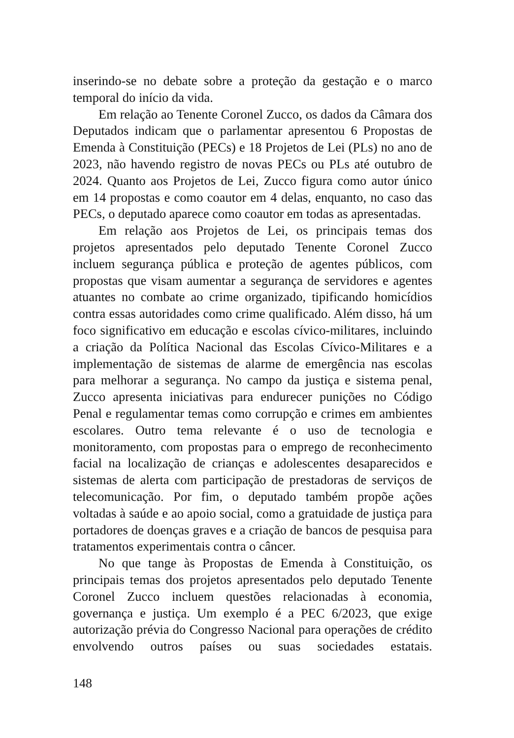inserindo-se no debate sobre a proteção da gestação e o marco temporal do início da vida.
Em relação ao Tenente Coronel Zucco, os dados da Câmara dos Deputados indicam que o parlamentar apresentou 6 Propostas de Emenda à Constituição (PECs) e 18 Projetos de Lei (PLs) no ano de 2023, não havendo registro de novas PECs ou PLs até outubro de 2024. Quanto aos Projetos de Lei, Zucco figura como autor único em 14 propostas e como coautor em 4 delas, enquanto, no caso das PECs, o deputado aparece como coautor em todas as apresentadas.
Em relação aos Projetos de Lei, os principais temas dos projetos apresentados pelo deputado Tenente Coronel Zucco incluem segurança pública e proteção de agentes públicos, com propostas que visam aumentar a segurança de servidores e agentes atuantes no combate ao crime organizado, tipificando homicídios contra essas autoridades como crime qualificado. Além disso, há um foco significativo em educação e escolas cívico-militares, incluindo a criação da Política Nacional das Escolas Cívico-Militares e a implementação de sistemas de alarme de emergência nas escolas para melhorar a segurança. No campo da justiça e sistema penal, Zucco apresenta iniciativas para endurecer punições no Código Penal e regulamentar temas como corrupção e crimes em ambientes escolares. Outro tema relevante é o uso de tecnologia e monitoramento, com propostas para o emprego de reconhecimento facial na localização de crianças e adolescentes desaparecidos e sistemas de alerta com participação de prestadoras de serviços de telecomunicação. Por fim, o deputado também propõe ações voltadas à saúde e ao apoio social, como a gratuidade de justiça para portadores de doenças graves e a criação de bancos de pesquisa para tratamentos experimentais contra o câncer.
No que tange às Propostas de Emenda à Constituição, os principais temas dos projetos apresentados pelo deputado Tenente Coronel Zucco incluem questões relacionadas à economia, governança e justiça. Um exemplo é a PEC 6/2023, que exige autorização prévia do Congresso Nacional para operações de crédito envolvendo outros países ou suas sociedades estatais.
148